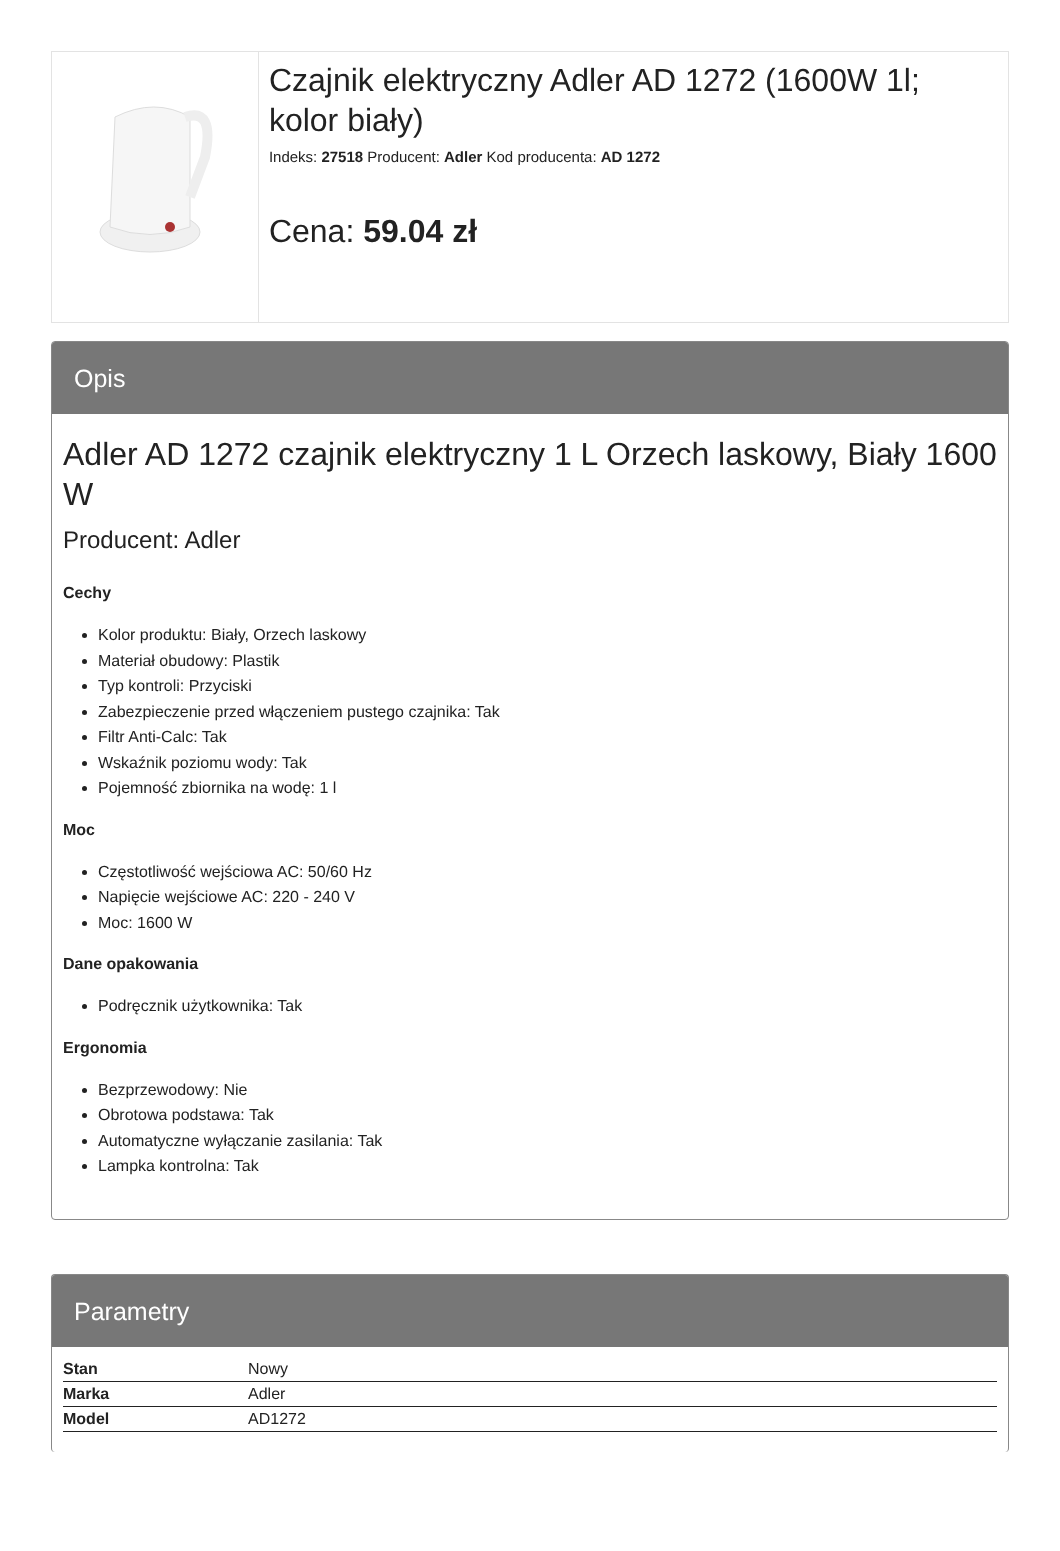Czajnik elektryczny Adler AD 1272 (1600W 1l; kolor biały)
Indeks: 27518 Producent: Adler Kod producenta: AD 1272
Cena: 59.04 zł
Opis
Adler AD 1272 czajnik elektryczny 1 L Orzech laskowy, Biały 1600 W
Producent: Adler
Cechy
Kolor produktu: Biały, Orzech laskowy
Materiał obudowy: Plastik
Typ kontroli: Przyciski
Zabezpieczenie przed włączeniem pustego czajnika: Tak
Filtr Anti-Calc: Tak
Wskaźnik poziomu wody: Tak
Pojemność zbiornika na wodę: 1 l
Moc
Częstotliwość wejściowa AC: 50/60 Hz
Napięcie wejściowe AC: 220 - 240 V
Moc: 1600 W
Dane opakowania
Podręcznik użytkownika: Tak
Ergonomia
Bezprzewodowy: Nie
Obrotowa podstawa: Tak
Automatyczne wyłączanie zasilania: Tak
Lampka kontrolna: Tak
Parametry
| Stan | Nowy |
| Marka | Adler |
| Model | AD1272 |